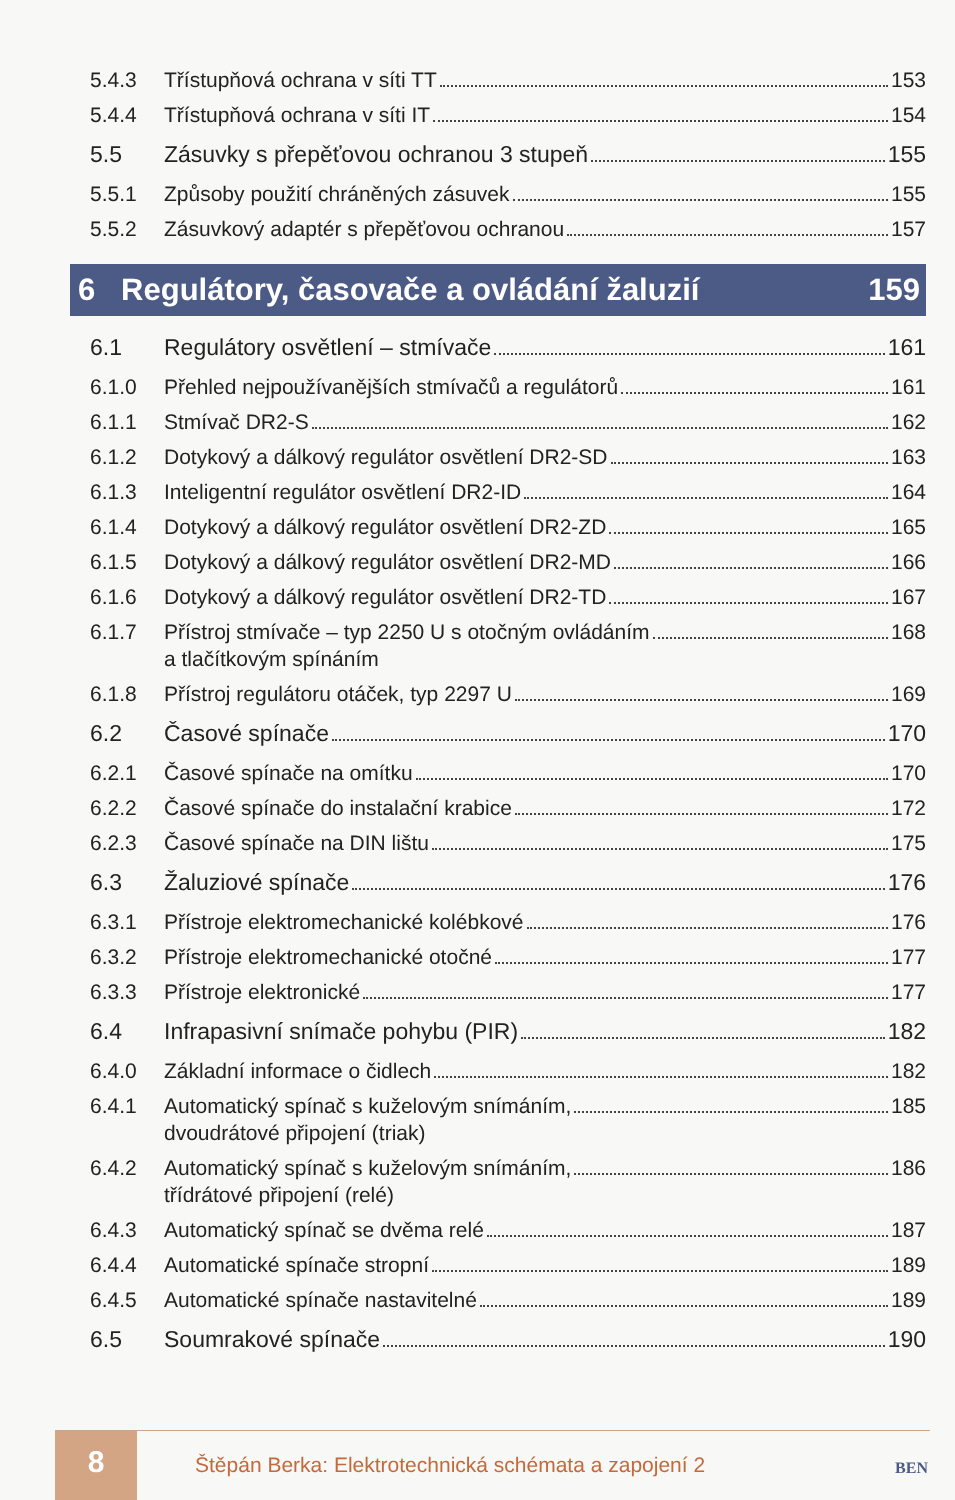5.4.3 Třístupňová ochrana v síti TT 153
5.4.4 Třístupňová ochrana v síti IT 154
5.5 Zásuvky s přepěťovou ochranou 3 stupeň 155
5.5.1 Způsoby použití chráněných zásuvek 155
5.5.2 Zásuvkový adaptér s přepěťovou ochranou 157
6 Regulátory, časovače a ovládání žaluzií 159
6.1 Regulátory osvětlení – stmívače 161
6.1.0 Přehled nejpoužívanějších stmívačů a regulátorů 161
6.1.1 Stmívač DR2-S 162
6.1.2 Dotykový a dálkový regulátor osvětlení DR2-SD 163
6.1.3 Inteligentní regulátor osvětlení DR2-ID 164
6.1.4 Dotykový a dálkový regulátor osvětlení DR2-ZD 165
6.1.5 Dotykový a dálkový regulátor osvětlení DR2-MD 166
6.1.6 Dotykový a dálkový regulátor osvětlení DR2-TD 167
6.1.7 Přístroj stmívače – typ 2250 U s otočným ovládáním
a tlačítkovým spínáním 168
6.1.8 Přístroj regulátoru otáček, typ 2297 U 169
6.2 Časové spínače 170
6.2.1 Časové spínače na omítku 170
6.2.2 Časové spínače do instalační krabice 172
6.2.3 Časové spínače na DIN lištu 175
6.3 Žaluziové spínače 176
6.3.1 Přístroje elektromechanické kolébkové 176
6.3.2 Přístroje elektromechanické otočné 177
6.3.3 Přístroje elektronické 177
6.4 Infrapasivní snímače pohybu (PIR) 182
6.4.0 Základní informace o čidlech 182
6.4.1 Automatický spínač s kuželovým snímáním,
dvoudrátové připojení (triak) 185
6.4.2 Automatický spínač s kuželovým snímáním,
třídrátové připojení (relé) 186
6.4.3 Automatický spínač se dvěma relé 187
6.4.4 Automatické spínače stropní 189
6.4.5 Automatické spínače nastavitelné 189
6.5 Soumrakové spínače 190
8
Štěpán Berka: Elektrotechnická schémata a zapojení 2
BEN